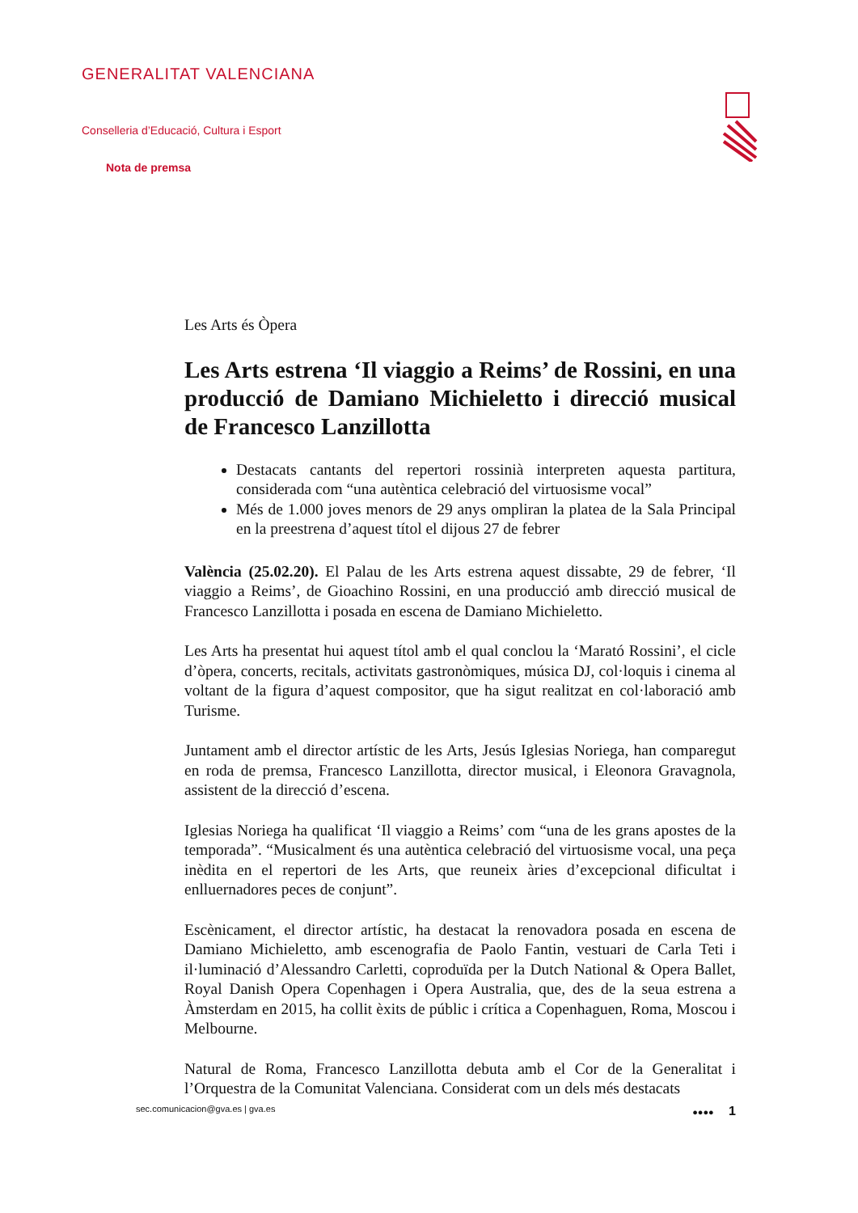GENERALITAT VALENCIANA
Conselleria d’Educació, Cultura i Esport
Nota de premsa
Les Arts és Òpera
Les Arts estrena ‘Il viaggio a Reims’ de Rossini, en una producció de Damiano Michieletto i direcció musical de Francesco Lanzillotta
Destacats cantants del repertori rossinià interpreten aquesta partitura, considerada com “una autèntica celebració del virtuosisme vocal”
Més de 1.000 joves menors de 29 anys ompliran la platea de la Sala Principal en la preestrena d’aquest títol el dijous 27 de febrer
València (25.02.20). El Palau de les Arts estrena aquest dissabte, 29 de febrer, ‘Il viaggio a Reims’, de Gioachino Rossini, en una producció amb direcció musical de Francesco Lanzillotta i posada en escena de Damiano Michieletto.
Les Arts ha presentat hui aquest títol amb el qual conclou la ‘Marató Rossini’, el cicle d’òpera, concerts, recitals, activitats gastronòmiques, música DJ, col·loquis i cinema al voltant de la figura d’aquest compositor, que ha sigut realitzat en col·laboració amb Turisme.
Juntament amb el director artístic de les Arts, Jesús Iglesias Noriega, han comparegut en roda de premsa, Francesco Lanzillotta, director musical, i Eleonora Gravagnola, assistent de la direcció d’escena.
Iglesias Noriega ha qualificat ‘Il viaggio a Reims’ com “una de les grans apostes de la temporada”. “Musicalment és una autèntica celebració del virtuosisme vocal, una peça inèdita en el repertori de les Arts, que reuneix àries d’excepcional dificultat i enlluernadores peces de conjunt”.
Escènicament, el director artístic, ha destacat la renovadora posada en escena de Damiano Michieletto, amb escenografia de Paolo Fantin, vestuari de Carla Teti i il·luminació d’Alessandro Carletti, coproduïda per la Dutch National & Opera Ballet, Royal Danish Opera Copenhagen i Opera Australia, que, des de la seua estrena a Àmsterdam en 2015, ha collit èxits de públic i crítica a Copenhaguen, Roma, Moscou i Melbourne.
Natural de Roma, Francesco Lanzillotta debuta amb el Cor de la Generalitat i l’Orquestra de la Comunitat Valenciana. Considerat com un dels més destacats
sec.comunicacion@gva.es | gva.es ●●●● 1